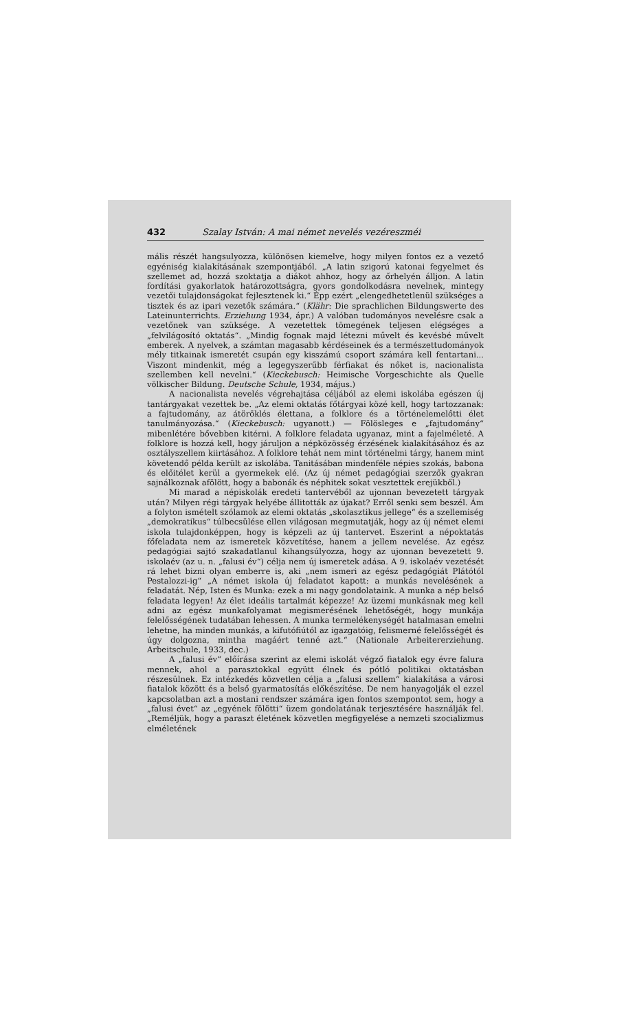432 Szalay István: A mai német nevelés vezéreszméi
mális részét hangsulyozza, különösen kiemelve, hogy milyen fontos ez a vezető egyéniség kialakításának szempontjából. „A latin szigorú katonai fegyelmet és szellemet ad, hozzá szoktatja a diákot ahhoz, hogy az őrhelyén álljon. A latin fordítási gyakorlatok határozottságra, gyors gondolkodásra nevelnek, mintegy vezetői tulajdonságokat fejlesztenek ki.“ Épp ezért „elengedhetetlenül szükséges a tisztek és az ipari vezetők számára.“ (Klähr: Die sprachlichen Bildungswerte des Lateinunterrichts. Erziehung 1934, ápr.) A valóban tudományos nevelésre csak a vezetőnek van szüksége. A vezetettek tömegének teljesen elégséges a „felvilágosító oktatás“. „Mindig fognak majd létezni művelt és kevésbé művelt emberek. A nyelvek, a számtan magasabb kérdéseinek és a természettudományok mély titkainak ismeretét csupán egy kisszámú csoport számára kell fentartani... Viszont mindenkit, még a legegyszerűbb férfiakat és nőket is, nacionalista szellemben kell nevelni.“ (Kieckebusch: Heimische Vorgeschichte als Quelle völkischer Bildung. Deutsche Schule, 1934, május.)
A nacionalista nevelés végrehajtása céljából az elemi iskolába egészen új tantárgyakat vezettek be. „Az elemi oktatás főtárgyai közé kell, hogy tartozzanak: a fajtudomány, az átöröklés élettana, a folklore és a történelemelőtti élet tanulmányozása.“ (Kieckebusch: ugyanott.) — Fölösleges e „fajtudomány“ mibenlétére bővebben kitérni. A folklore feladata ugyanaz, mint a fajelméleté. A folklore is hozzá kell, hogy járuljon a népközösség érzésének kialakításához és az osztályszellem kiirtásához. A folklore tehát nem mint történelmi tárgy, hanem mint követendő példa került az iskolába. Tanitásában mindenféle népies szokás, babona és előitélet kerül a gyermekek elé. (Az új német pedagógiai szerzők gyakran sajnálkoznak afölött, hogy a babonák és néphitek sokat vesztettek erejükből.)
Mi marad a népiskolák eredeti tantervéből az ujonnan bevezetett tárgyak után? Milyen régi tárgyak helyébe állitották az újakat? Erről senki sem beszél. Ám a folyton ismételt szólamok az elemi oktatás „skolasztikus jellege“ és a szellemiség „demokratikus“ túlbecsülése ellen világosan megmutatják, hogy az új német elemi iskola tulajdonképpen, hogy is képzeli az új tantervet. Eszerint a népoktatás főfeladata nem az ismeretek közvetítése, hanem a jellem nevelése. Az egész pedagógiai sajtó szakadatlanul kihangsúlyozza, hogy az ujonnan bevezetett 9. iskolaév (az u. n. „falusi év“) célja nem új ismeretek adása. A 9. iskolaév vezetését rá lehet bizni olyan emberre is, aki „nem ismeri az egész pedagógiát Plátótól Pestalozzi-ig“ „A német iskola új feladatot kapott: a munkás nevelésének a feladatát. Nép, Isten és Munka: ezek a mi nagy gondolataink. A munka a nép belső feladata legyen! Az élet ideális tartalmát képezze! Az üzemi munkásnak meg kell adni az egész munkafolyamat megismerésének lehetőségét, hogy munkája felelősségének tudatában lehessen. A munka termelékenységét hatalmasan emelni lehetne, ha minden munkás, a kifutófiútól az igazgatóig, felismerné felelősségét és úgy dolgozna, mintha magáért tenné azt.“ (Nationale Arbeitererziehung. Arbeitschule, 1933, dec.)
A „falusi év“ előírása szerint az elemi iskolát végző fiatalok egy évre falura mennek, ahol a parasztokkal együtt élnek és pótló politikai oktatásban részesülnek. Ez intézkedés közvetlen célja a „falusi szellem“ kialakítása a városi fiatalok között és a belső gyarmatosítás előkészítése. De nem hanyagolják el ezzel kapcsolatban azt a mostani rendszer számára igen fontos szempontot sem, hogy a „falusi évet“ az „egyének fölötti“ üzem gondolatának terjesztésére használják fel. „Reméljük, hogy a paraszt életének közvetlen megfigyelése a nemzeti szocializmus elméletének